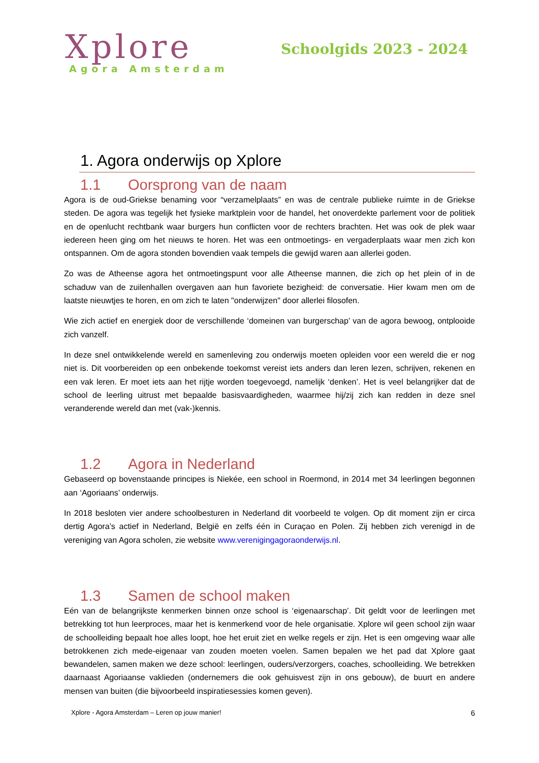Xplore
Agora Amsterdam
Schoolgids 2023 - 2024
1. Agora onderwijs op Xplore
1.1 Oorsprong van de naam
Agora is de oud-Griekse benaming voor “verzamelplaats” en was de centrale publieke ruimte in de Griekse steden. De agora was tegelijk het fysieke marktplein voor de handel, het onoverdekte parlement voor de politiek en de openlucht rechtbank waar burgers hun conflicten voor de rechters brachten. Het was ook de plek waar iedereen heen ging om het nieuws te horen. Het was een ontmoetings- en vergaderplaats waar men zich kon ontspannen. Om de agora stonden bovendien vaak tempels die gewijd waren aan allerlei goden.
Zo was de Atheense agora het ontmoetingspunt voor alle Atheense mannen, die zich op het plein of in de schaduw van de zuilenhallen overgaven aan hun favoriete bezigheid: de conversatie. Hier kwam men om de laatste nieuwtjes te horen, en om zich te laten "onderwijzen" door allerlei filosofen.
Wie zich actief en energiek door de verschillende ‘domeinen van burgerschap’ van de agora bewoog, ontplooide zich vanzelf.
In deze snel ontwikkelende wereld en samenleving zou onderwijs moeten opleiden voor een wereld die er nog niet is. Dit voorbereiden op een onbekende toekomst vereist iets anders dan leren lezen, schrijven, rekenen en een vak leren. Er moet iets aan het rijtje worden toegevoegd, namelijk ‘denken’. Het is veel belangrijker dat de school de leerling uitrust met bepaalde basisvaardigheden, waarmee hij/zij zich kan redden in deze snel veranderende wereld dan met (vak-)kennis.
1.2 Agora in Nederland
Gebaseerd op bovenstaande principes is Niekée, een school in Roermond, in 2014 met 34 leerlingen begonnen aan ‘Agoriaans’ onderwijs.
In 2018 besloten vier andere schoolbesturen in Nederland dit voorbeeld te volgen. Op dit moment zijn er circa dertig Agora’s actief in Nederland, België en zelfs één in Curaçao en Polen. Zij hebben zich verenigd in de vereniging van Agora scholen, zie website www.verenigingagoraonderwijs.nl.
1.3 Samen de school maken
Eén van de belangrijkste kenmerken binnen onze school is ‘eigenaarschap’. Dit geldt voor de leerlingen met betrekking tot hun leerproces, maar het is kenmerkend voor de hele organisatie. Xplore wil geen school zijn waar de schoolleiding bepaalt hoe alles loopt, hoe het eruit ziet en welke regels er zijn. Het is een omgeving waar alle betrokkenen zich mede-eigenaar van zouden moeten voelen. Samen bepalen we het pad dat Xplore gaat bewandelen, samen maken we deze school: leerlingen, ouders/verzorgers, coaches, schoolleiding. We betrekken daarnaast Agoriaanse vaklieden (ondernemers die ook gehuisvest zijn in ons gebouw), de buurt en andere mensen van buiten (die bijvoorbeeld inspiratiesessies komen geven).
Xplore - Agora Amsterdam – Leren op jouw manier! 6